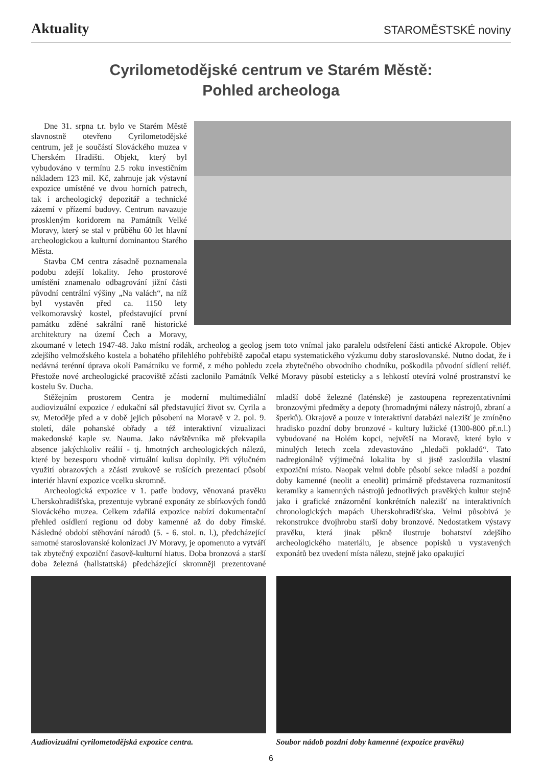Aktuality STAROMĚSTSKÉ noviny
Cyrilometodějské centrum ve Starém Městě:
Pohled archeologa
Dne 31. srpna t.r. bylo ve Starém Městě slavnostně otevřeno Cyrilometodějské centrum, jež je součástí Slováckého muzea v Uherském Hradišti. Objekt, který byl vybudováno v termínu 2.5 roku investičním nákladem 123 mil. Kč, zahrnuje jak výstavní expozice umístěné ve dvou horních patrech, tak i archeologický depozitář a technické zázemí v přízemí budovy. Centrum navazuje proskleným koridorem na Památník Velké Moravy, který se stal v průběhu 60 let hlavní archeologickou a kulturní dominantou Starého Města.
Stavba CM centra zásadně poznamenala podobu zdejší lokality. Jeho prostorové umístění znamenalo odbagrování jižní části původní centrální výšiny „Na valách“, na níž byl vystavěn před ca. 1150 lety velkomoravský kostel, představující první památku zděné sakrální raně historické architektury na území Čech a Moravy, zkoumané v letech 1947-48. Jako místní rodák, archeolog a geolog jsem toto vnímal jako paralelu odstřelení části antické Akropole. Objev zdejšího velmožského kostela a bohatého přilehlého pohřebiště započal etapu systematického výzkumu doby staroslovanské. Nutno dodat, že i nedávná terénní úprava okolí Památníku ve formě, z mého pohledu zcela zbytečného obvodního chodníku, poškodila původní sídlení reliéf. Přestože nové archeologické pracoviště zčásti zaclonilo Památník Velké Moravy působí esteticky a s lehkostí otevírá volné prostranství ke kostelu Sv. Ducha.
Stěžejním prostorem Centra je moderní multimediální audiovizuální expozice / edukační sál představující život sv. Cyrila a sv, Metoděje před a v době jejich působení na Moravě v 2. pol. 9. století, dále pohanské obřady a též interaktivní vizualizaci makedonské kaple sv. Nauma. Jako návštěvníka mě překvapila absence jakýchkoliv reálií - tj. hmotných archeologických nálezů, které by bezesporu vhodně virtuální kulisu doplnily. Při výlučném využití obrazových a zčásti zvukově se rušících prezentací působí interiér hlavní expozice vcelku skromně.
Archeologická expozice v 1. patře budovy, věnovaná pravěku Uherskohradišťska, prezentuje vybrané exponáty ze sbírkových fondů Slováckého muzea. Celkem zdařilá expozice nabízí dokumentační přehled osídlení regionu od doby kamenné až do doby římské. Následné období stěhování národů (5. - 6. stol. n. l.), předcházející samotné staroslovanské kolonizaci JV Moravy, je opomenuto a vytváří tak zbytečný expoziční časově-kulturní hiatus. Doba bronzová a starší doba železná (hallstattská) předcházející skromněji prezentované mladší době železné (laténské) je zastoupena reprezentativními bronzovými předměty a depoty (hromadnými nálezy nástrojů, zbraní a šperků). Okrajově a pouze v interaktivní databázi nalezišť je zmíněno hradisko pozdní doby bronzové - kultury lužické (1300-800 př.n.l.) vybudované na Holém kopci, největší na Moravě, které bylo v minulých letech zcela zdevastováno „hledači pokladů“. Tato nadregionálně výjimečná lokalita by si jistě zasloužila vlastní expoziční místo. Naopak velmi dobře působí sekce mladší a pozdní doby kamenné (neolit a eneolit) primárně představena rozmanitostí keramiky a kamenných nástrojů jednotlivých pravěkých kultur stejně jako i grafické znázornění konkrétních nalezišť na interaktivních chronologických mapách Uherskohradišťska. Velmi působivá je rekonstrukce dvojhrobu starší doby bronzové. Nedostatkem výstavy pravěku, která jinak pěkně ilustruje bohatství zdejšího archeologického materiálu, je absence popisků u vystavených exponátů bez uvedení místa nálezu, stejně jako opakující
Audiovizuální cyrilometodějská expozice centra.
Soubor nádob pozdní doby kamenné (expozice pravěku)
6